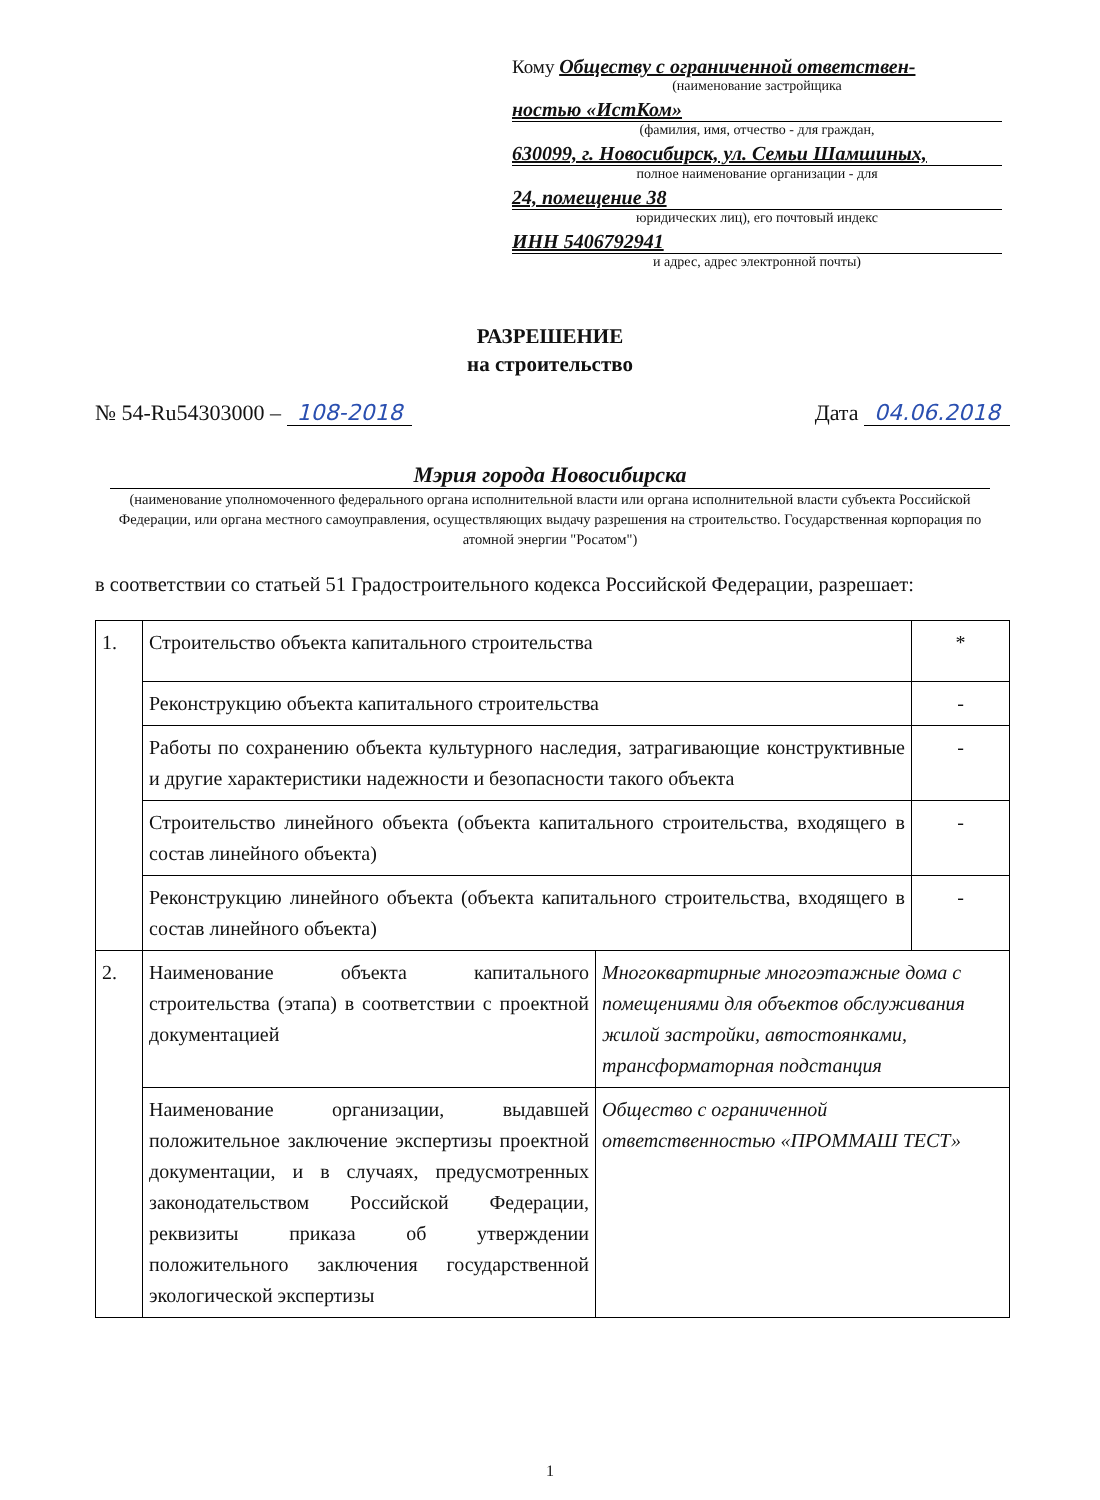Кому Обществу с ограниченной ответствен-
(наименование застройщика
ностью «ИстКом»
(фамилия, имя, отчество - для граждан,
630099, г. Новосибирск, ул. Семьи Шамшиных,
полное наименование организации - для
24, помещение 38
юридических лиц), его почтовый индекс
ИНН 5406792941
и адрес, адрес электронной почты)
РАЗРЕШЕНИЕ
на строительство
№ 54-Ru54303000 – 108-2018 Дата 04.06.2018
Мэрия города Новосибирска
(наименование уполномоченного федерального органа исполнительной власти или органа исполнительной власти субъекта Российской Федерации, или органа местного самоуправления, осуществляющих выдачу разрешения на строительство. Государственная корпорация по атомной энергии "Росатом")
в соответствии со статьей 51 Градостроительного кодекса Российской Федерации, разрешает:
| 1. | Строительство объекта капитального строительства | | * |
| | Реконструкцию объекта капитального строительства | | - |
| | Работы по сохранению объекта культурного наследия, затрагивающие конструктивные и другие характеристики надежности и безопасности такого объекта | | - |
| | Строительство линейного объекта (объекта капитального строительства, входящего в состав линейного объекта) | | - |
| | Реконструкцию линейного объекта (объекта капитального строительства, входящего в состав линейного объекта) | | - |
| 2. | Наименование объекта капитального строительства (этапа) в соответствии с проектной документацией | Многоквартирные многоэтажные дома с помещениями для объектов обслуживания жилой застройки, автостоянками, трансформаторная подстанция | |
| | Наименование организации, выдавшей положительное заключение экспертизы проектной документации, и в случаях, предусмотренных законодательством Российской Федерации, реквизиты приказа об утверждении положительного заключения государственной экологической экспертизы | Общество с ограниченной ответственностью «ПРОММАШ ТЕСТ» | |
1